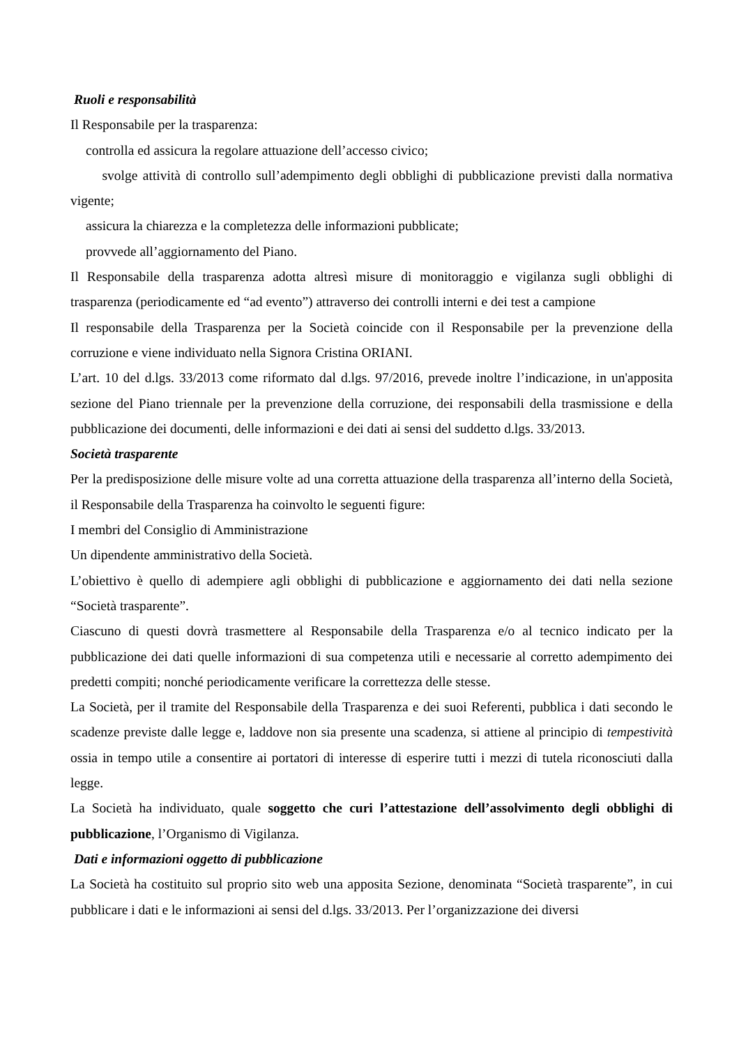Ruoli e responsabilità
Il Responsabile per la trasparenza:
controlla ed assicura la regolare attuazione dell’accesso civico;
svolge attività di controllo sull’adempimento degli obblighi di pubblicazione previsti dalla normativa vigente;
assicura la chiarezza e la completezza delle informazioni pubblicate;
provvede all’aggiornamento del Piano.
Il Responsabile della trasparenza adotta altresì misure di monitoraggio e vigilanza sugli obblighi di trasparenza (periodicamente ed “ad evento”) attraverso dei controlli interni e dei test a campione
Il responsabile della Trasparenza per la Società coincide con il Responsabile per la prevenzione della corruzione e viene individuato nella Signora Cristina ORIANI.
L’art. 10 del d.lgs. 33/2013 come riformato dal d.lgs. 97/2016, prevede inoltre l’indicazione, in un'apposita sezione del Piano triennale per la prevenzione della corruzione, dei responsabili della trasmissione e della pubblicazione dei documenti, delle informazioni e dei dati ai sensi del suddetto d.lgs. 33/2013.
Società trasparente
Per la predisposizione delle misure volte ad una corretta attuazione della trasparenza all’interno della Società, il Responsabile della Trasparenza ha coinvolto le seguenti figure:
I membri del Consiglio di Amministrazione
Un dipendente amministrativo della Società.
L’obiettivo è quello di adempiere agli obblighi di pubblicazione e aggiornamento dei dati nella sezione “Società trasparente”.
Ciascuno di questi dovrà trasmettere al Responsabile della Trasparenza e/o al tecnico indicato per la pubblicazione dei dati quelle informazioni di sua competenza utili e necessarie al corretto adempimento dei predetti compiti; nonché periodicamente verificare la correttezza delle stesse.
La Società, per il tramite del Responsabile della Trasparenza e dei suoi Referenti, pubblica i dati secondo le scadenze previste dalle legge e, laddove non sia presente una scadenza, si attiene al principio di tempestività ossia in tempo utile a consentire ai portatori di interesse di esperire tutti i mezzi di tutela riconosciuti dalla legge.
La Società ha individuato, quale soggetto che curi l’attestazione dell’assolvimento degli obblighi di pubblicazione, l’Organismo di Vigilanza.
Dati e informazioni oggetto di pubblicazione
La Società ha costituito sul proprio sito web una apposita Sezione, denominata “Società trasparente”, in cui pubblicare i dati e le informazioni ai sensi del d.lgs. 33/2013. Per l’organizzazione dei diversi